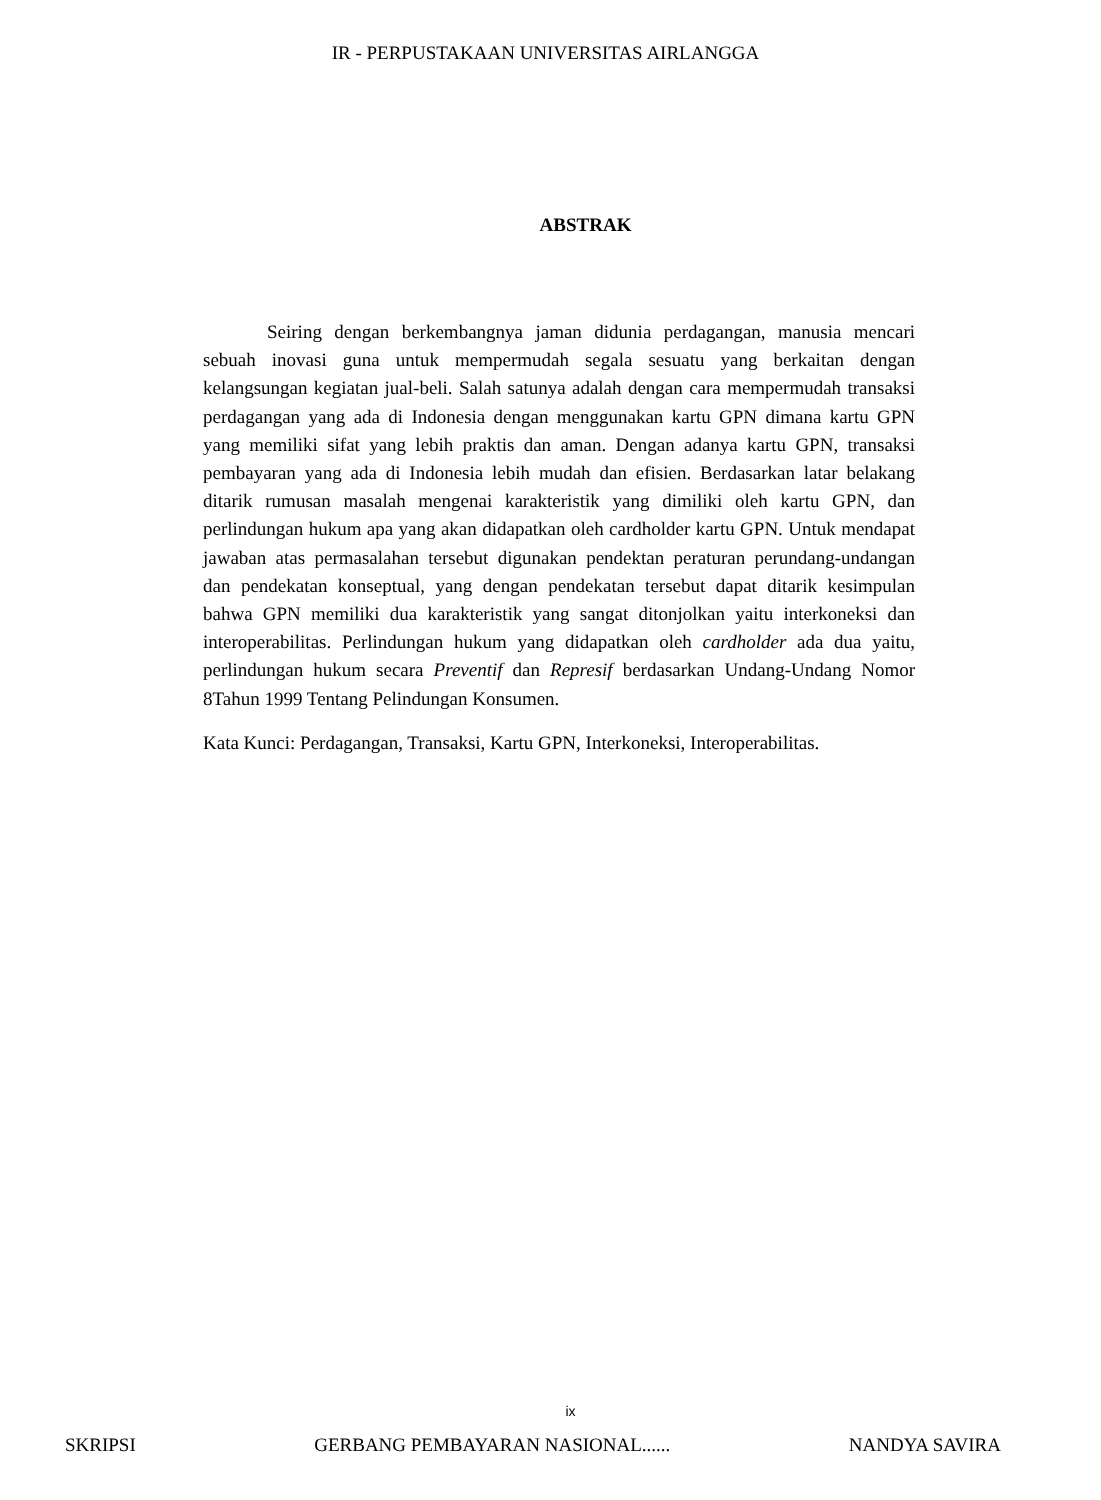IR - PERPUSTAKAAN UNIVERSITAS AIRLANGGA
ABSTRAK
Seiring dengan berkembangnya jaman didunia perdagangan, manusia mencari sebuah inovasi guna untuk mempermudah segala sesuatu yang berkaitan dengan kelangsungan kegiatan jual-beli. Salah satunya adalah dengan cara mempermudah transaksi perdagangan yang ada di Indonesia dengan menggunakan kartu GPN dimana kartu GPN yang memiliki sifat yang lebih praktis dan aman. Dengan adanya kartu GPN, transaksi pembayaran yang ada di Indonesia lebih mudah dan efisien. Berdasarkan latar belakang ditarik rumusan masalah mengenai karakteristik yang dimiliki oleh kartu GPN, dan perlindungan hukum apa yang akan didapatkan oleh cardholder kartu GPN. Untuk mendapat jawaban atas permasalahan tersebut digunakan pendektan peraturan perundang-undangan dan pendekatan konseptual, yang dengan pendekatan tersebut dapat ditarik kesimpulan bahwa GPN memiliki dua karakteristik yang sangat ditonjolkan yaitu interkoneksi dan interoperabilitas. Perlindungan hukum yang didapatkan oleh cardholder ada dua yaitu, perlindungan hukum secara Preventif dan Represif berdasarkan Undang-Undang Nomor 8Tahun 1999 Tentang Pelindungan Konsumen.
Kata Kunci: Perdagangan, Transaksi, Kartu GPN, Interkoneksi, Interoperabilitas.
ix
SKRIPSI GERBANG PEMBAYARAN NASIONAL...... NANDYA SAVIRA